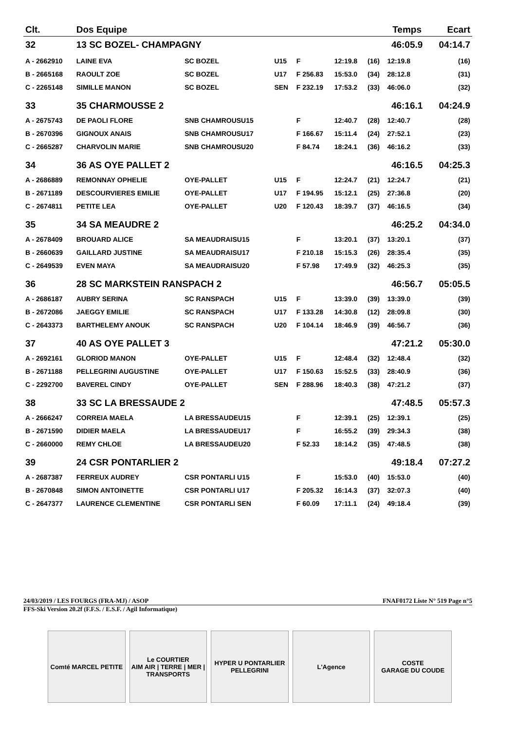| Clt. | Dos Equipe | | | | | | Temps | | Ecart |
| --- | --- | --- | --- | --- | --- | --- | --- | --- | --- |
| 32 | 13 SC BOZEL- CHAMPAGNY | | | | | | 46:05.9 | | 04:14.7 |
| A - 2662910 | LAINE EVA | SC BOZEL | U15 | F | 12:19.8 | (16) | 12:19.8 | | (16) |
| B - 2665168 | RAOULT ZOE | SC BOZEL | U17 | F 256.83 | 15:53.0 | (34) | 28:12.8 | | (31) |
| C - 2265148 | SIMILLE MANON | SC BOZEL | SEN | F 232.19 | 17:53.2 | (33) | 46:06.0 | | (32) |
| 33 | 35 CHARMOUSSE 2 | | | | | | 46:16.1 | | 04:24.9 |
| A - 2675743 | DE PAOLI FLORE | SNB CHAMROUSU15 | | F | 12:40.7 | (28) | 12:40.7 | | (28) |
| B - 2670396 | GIGNOUX ANAIS | SNB CHAMROUSU17 | | F 166.67 | 15:11.4 | (24) | 27:52.1 | | (23) |
| C - 2665287 | CHARVOLIN MARIE | SNB CHAMROUSU20 | | F 84.74 | 18:24.1 | (36) | 46:16.2 | | (33) |
| 34 | 36 AS OYE PALLET 2 | | | | | | 46:16.5 | | 04:25.3 |
| A - 2686889 | REMONNAY OPHELIE | OYE-PALLET | U15 | F | 12:24.7 | (21) | 12:24.7 | | (21) |
| B - 2671189 | DESCOURVIERES EMILIE | OYE-PALLET | U17 | F 194.95 | 15:12.1 | (25) | 27:36.8 | | (20) |
| C - 2674811 | PETITE LEA | OYE-PALLET | U20 | F 120.43 | 18:39.7 | (37) | 46:16.5 | | (34) |
| 35 | 34 SA MEAUDRE 2 | | | | | | 46:25.2 | | 04:34.0 |
| A - 2678409 | BROUARD ALICE | SA MEAUDRAISU15 | | F | 13:20.1 | (37) | 13:20.1 | | (37) |
| B - 2660639 | GAILLARD JUSTINE | SA MEAUDRAISU17 | | F 210.18 | 15:15.3 | (26) | 28:35.4 | | (35) |
| C - 2649539 | EVEN MAYA | SA MEAUDRAISU20 | | F 57.98 | 17:49.9 | (32) | 46:25.3 | | (35) |
| 36 | 28 SC MARKSTEIN RANSPACH 2 | | | | | | 46:56.7 | | 05:05.5 |
| A - 2686187 | AUBRY SERINA | SC RANSPACH | U15 | F | 13:39.0 | (39) | 13:39.0 | | (39) |
| B - 2672086 | JAEGGY EMILIE | SC RANSPACH | U17 | F 133.28 | 14:30.8 | (12) | 28:09.8 | | (30) |
| C - 2643373 | BARTHELEMY ANOUK | SC RANSPACH | U20 | F 104.14 | 18:46.9 | (39) | 46:56.7 | | (36) |
| 37 | 40 AS OYE PALLET 3 | | | | | | 47:21.2 | | 05:30.0 |
| A - 2692161 | GLORIOD MANON | OYE-PALLET | U15 | F | 12:48.4 | (32) | 12:48.4 | | (32) |
| B - 2671188 | PELLEGRINI AUGUSTINE | OYE-PALLET | U17 | F 150.63 | 15:52.5 | (33) | 28:40.9 | | (36) |
| C - 2292700 | BAVEREL CINDY | OYE-PALLET | SEN | F 288.96 | 18:40.3 | (38) | 47:21.2 | | (37) |
| 38 | 33 SC LA BRESSAUDE 2 | | | | | | 47:48.5 | | 05:57.3 |
| A - 2666247 | CORREIA MAELA | LA BRESSAUDEU15 | | F | 12:39.1 | (25) | 12:39.1 | | (25) |
| B - 2671590 | DIDIER MAELA | LA BRESSAUDEU17 | | F | 16:55.2 | (39) | 29:34.3 | | (38) |
| C - 2660000 | REMY CHLOE | LA BRESSAUDEU20 | | F 52.33 | 18:14.2 | (35) | 47:48.5 | | (38) |
| 39 | 24 CSR PONTARLIER 2 | | | | | | 49:18.4 | | 07:27.2 |
| A - 2687387 | FERREUX AUDREY | CSR PONTARLI U15 | | F | 15:53.0 | (40) | 15:53.0 | | (40) |
| B - 2670848 | SIMON ANTOINETTE | CSR PONTARLI U17 | | F 205.32 | 16:14.3 | (37) | 32:07.3 | | (40) |
| C - 2647377 | LAURENCE CLEMENTINE | CSR PONTARLI SEN | | F 60.09 | 17:11.1 | (24) | 49:18.4 | | (39) |
24/03/2019 / LES FOURGS (FRA-MJ) / ASOP FNAF0172 Liste N° 519 Page n°5
FFS-Ski Version 20.2f (F.F.S. / E.S.F. / Agil Informatique)
Comté MARCEL PETITE Le COURTIER
AIM AIR | TERRE | MER | TRANSPORTS
HYPER U PONTARLIER
PELLEGRINI
L'Agence COSTE
GARAGE DU COUDE